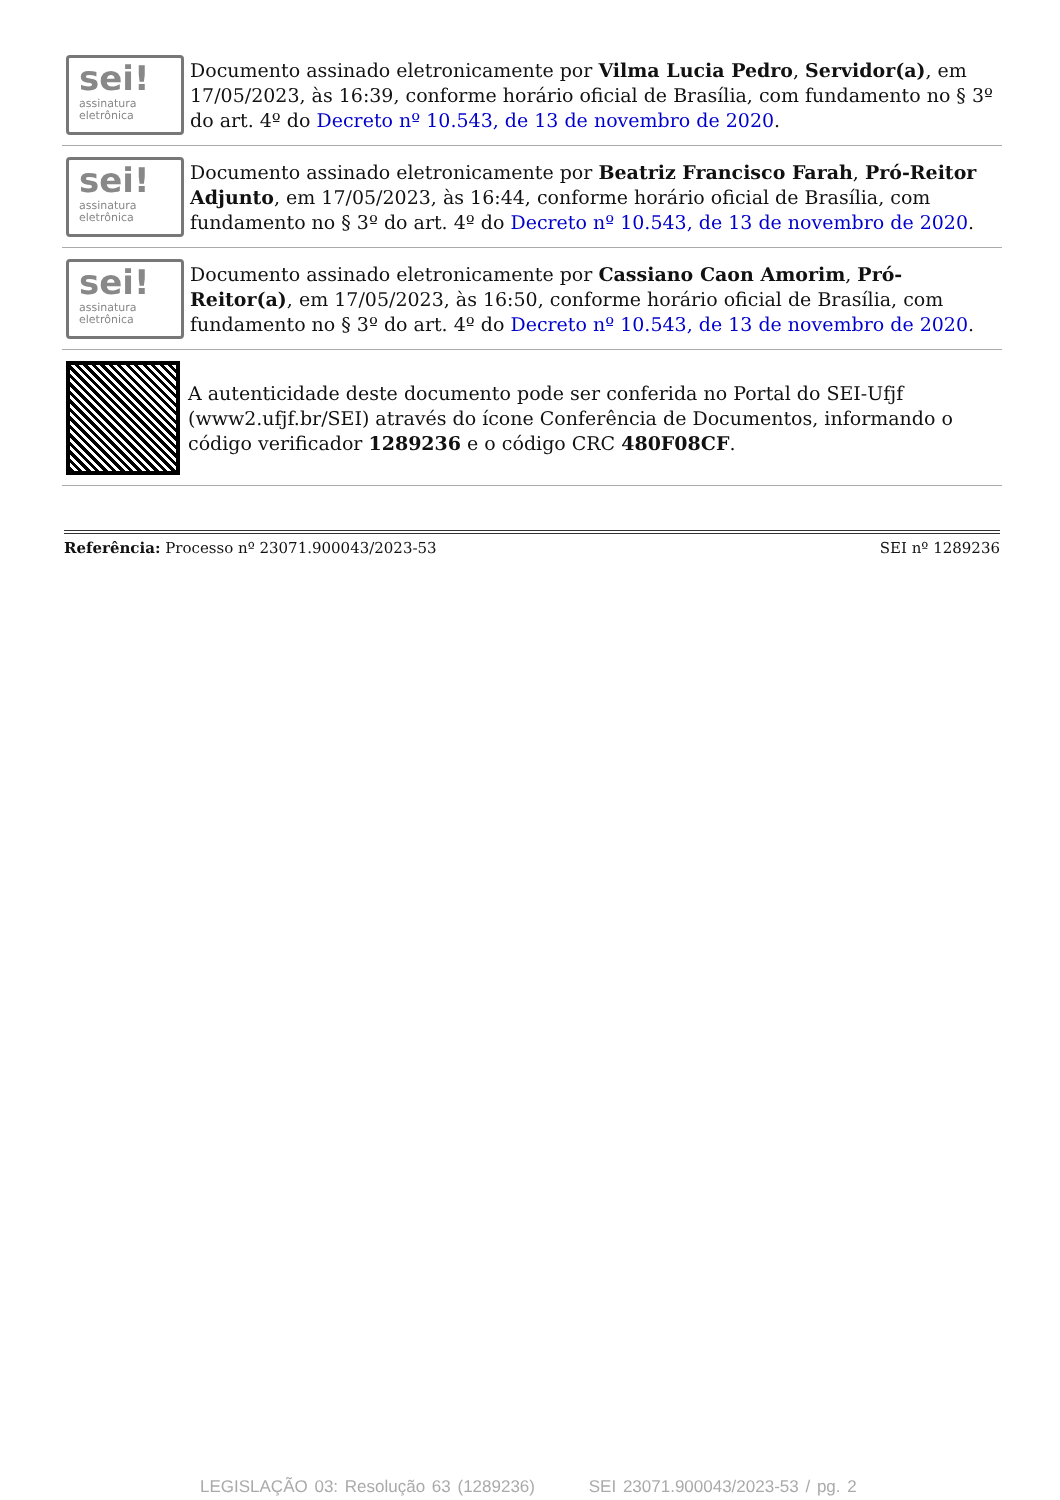sei!
assinatura
eletrônica
Documento assinado eletronicamente por Vilma Lucia Pedro, Servidor(a), em 17/05/2023, às 16:39, conforme horário oficial de Brasília, com fundamento no § 3º do art. 4º do Decreto nº 10.543, de 13 de novembro de 2020.
sei!
assinatura
eletrônica
Documento assinado eletronicamente por Beatriz Francisco Farah, Pró-Reitor Adjunto, em 17/05/2023, às 16:44, conforme horário oficial de Brasília, com fundamento no § 3º do art. 4º do Decreto nº 10.543, de 13 de novembro de 2020.
sei!
assinatura
eletrônica
Documento assinado eletronicamente por Cassiano Caon Amorim, Pró-Reitor(a), em 17/05/2023, às 16:50, conforme horário oficial de Brasília, com fundamento no § 3º do art. 4º do Decreto nº 10.543, de 13 de novembro de 2020.
A autenticidade deste documento pode ser conferida no Portal do SEI-Ufjf (www2.ufjf.br/SEI) através do ícone Conferência de Documentos, informando o código verificador 1289236 e o código CRC 480F08CF.
Referência: Processo nº 23071.900043/2023-53 SEI nº 1289236
LEGISLAÇÃO 03: Resolução 63 (1289236) SEI 23071.900043/2023-53 / pg. 2